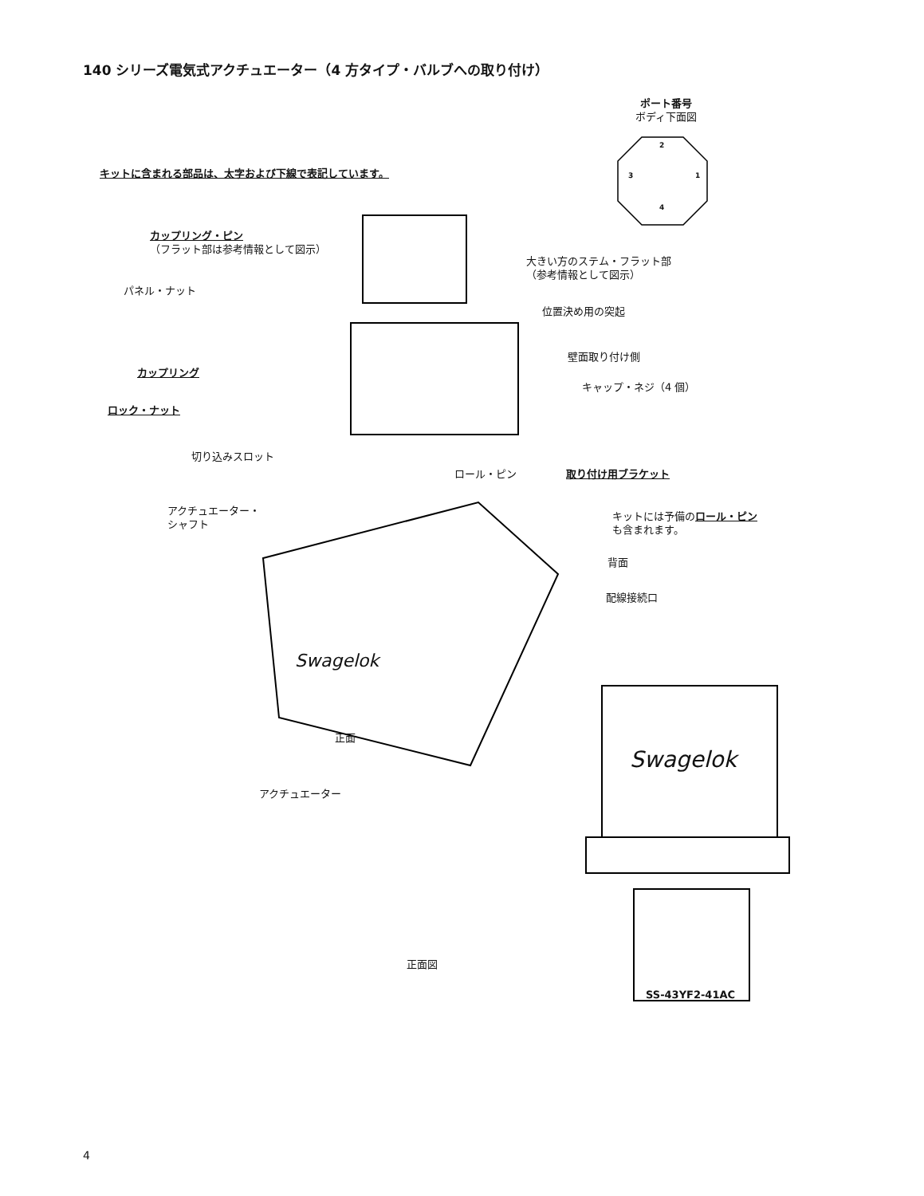140 シリーズ電気式アクチュエーター（4 方タイプ・バルブへの取り付け）
ポート番号
ボディ下面図
2
3 1
4
キットに含まれる部品は、太字および下線で表記しています。
カップリング・ピン
（フラット部は参考情報として図示）
大きい方のステム・フラット部
（参考情報として図示）
パネル・ナット
位置決め用の突起
壁面取り付け側
カップリング
キャップ・ネジ（4 個）
ロック・ナット
切り込みスロット
ロール・ピン 取り付け用ブラケット
アクチュエーター・
シャフト
キットには予備のロール・ピン
も含まれます。
背面
配線接続口
Swagelok
正面
Swagelok
アクチュエーター
正面図
SS-43YF2-41AC
4